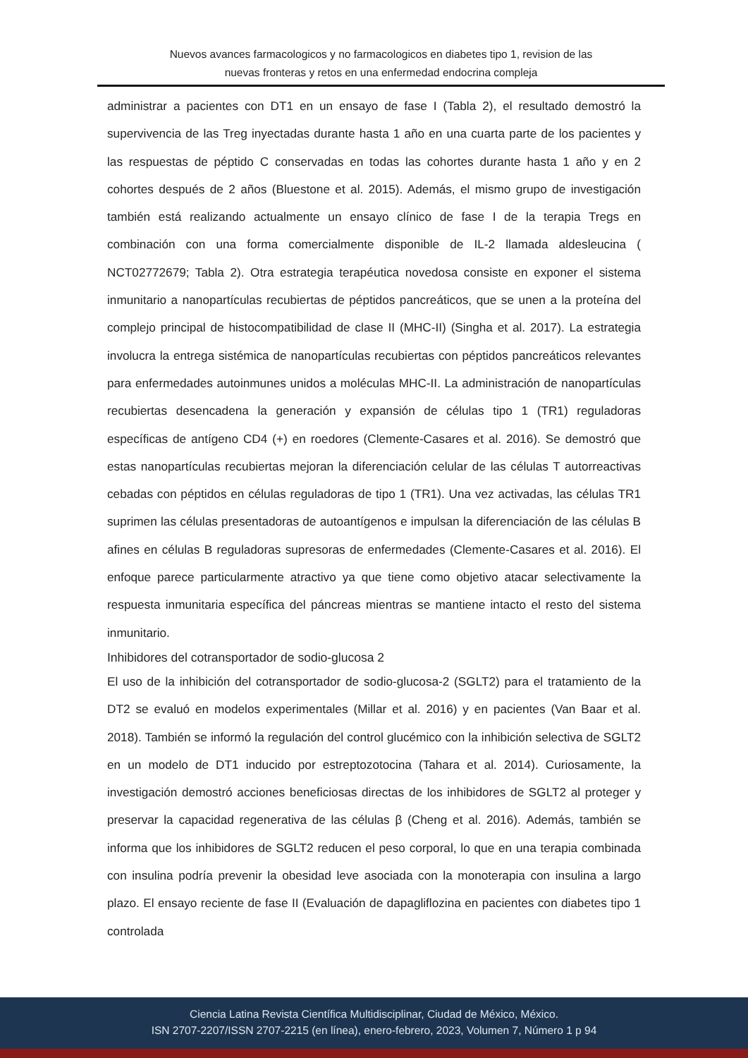Nuevos avances farmacologicos y no farmacologicos en diabetes tipo 1, revision de las
nuevas fronteras y retos en una enfermedad endocrina compleja
administrar a pacientes con DT1 en un ensayo de fase I (Tabla 2), el resultado demostró la supervivencia de las Treg inyectadas durante hasta 1 año en una cuarta parte de los pacientes y las respuestas de péptido C conservadas en todas las cohortes durante hasta 1 año y en 2 cohortes después de 2 años (Bluestone et al. 2015). Además, el mismo grupo de investigación también está realizando actualmente un ensayo clínico de fase I de la terapia Tregs en combinación con una forma comercialmente disponible de IL-2 llamada aldesleucina ( NCT02772679; Tabla 2). Otra estrategia terapéutica novedosa consiste en exponer el sistema inmunitario a nanopartículas recubiertas de péptidos pancreáticos, que se unen a la proteína del complejo principal de histocompatibilidad de clase II (MHC-II) (Singha et al. 2017). La estrategia involucra la entrega sistémica de nanopartículas recubiertas con péptidos pancreáticos relevantes para enfermedades autoinmunes unidos a moléculas MHC-II. La administración de nanopartículas recubiertas desencadena la generación y expansión de células tipo 1 (TR1) reguladoras específicas de antígeno CD4 (+) en roedores (Clemente-Casares et al. 2016). Se demostró que estas nanopartículas recubiertas mejoran la diferenciación celular de las células T autorreactivas cebadas con péptidos en células reguladoras de tipo 1 (TR1). Una vez activadas, las células TR1 suprimen las células presentadoras de autoantígenos e impulsan la diferenciación de las células B afines en células B reguladoras supresoras de enfermedades (Clemente-Casares et al. 2016). El enfoque parece particularmente atractivo ya que tiene como objetivo atacar selectivamente la respuesta inmunitaria específica del páncreas mientras se mantiene intacto el resto del sistema inmunitario.
Inhibidores del cotransportador de sodio-glucosa 2
El uso de la inhibición del cotransportador de sodio-glucosa-2 (SGLT2) para el tratamiento de la DT2 se evaluó en modelos experimentales (Millar et al. 2016) y en pacientes (Van Baar et al. 2018). También se informó la regulación del control glucémico con la inhibición selectiva de SGLT2 en un modelo de DT1 inducido por estreptozotocina (Tahara et al. 2014). Curiosamente, la investigación demostró acciones beneficiosas directas de los inhibidores de SGLT2 al proteger y preservar la capacidad regenerativa de las células β (Cheng et al. 2016). Además, también se informa que los inhibidores de SGLT2 reducen el peso corporal, lo que en una terapia combinada con insulina podría prevenir la obesidad leve asociada con la monoterapia con insulina a largo plazo. El ensayo reciente de fase II (Evaluación de dapagliflozina en pacientes con diabetes tipo 1 controlada
Ciencia Latina Revista Científica Multidisciplinar, Ciudad de México, México.
ISN 2707-2207/ISSN 2707-2215 (en línea), enero-febrero, 2023, Volumen 7, Número 1 p 94